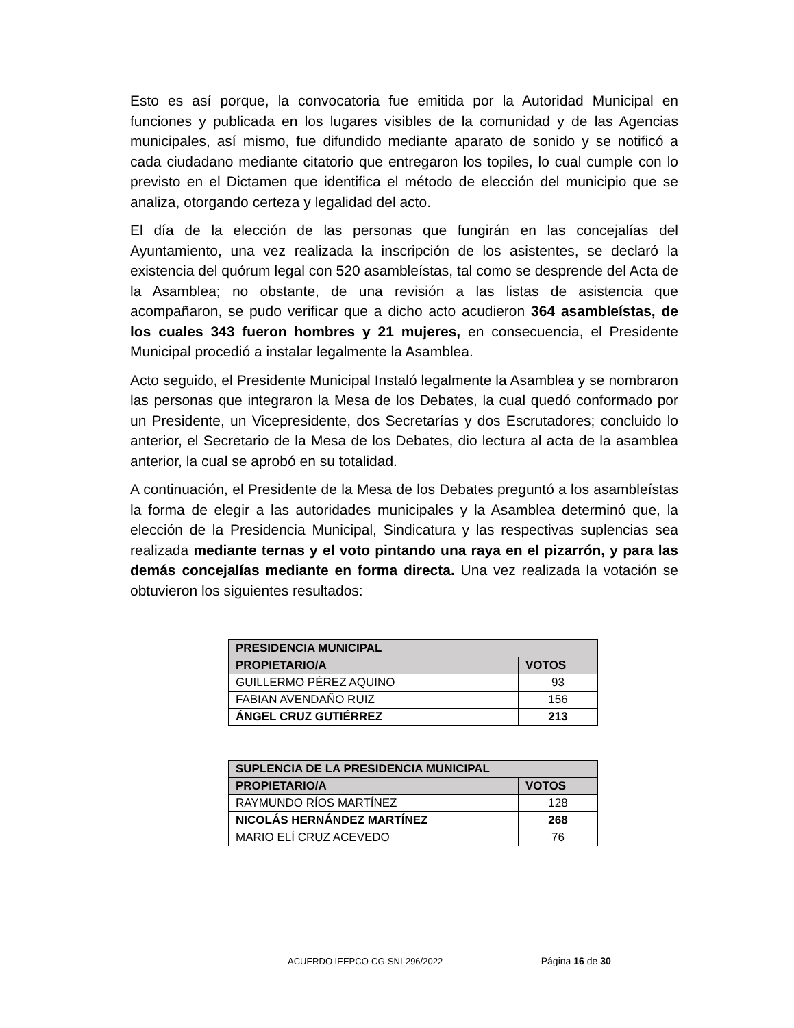Esto es así porque, la convocatoria fue emitida por la Autoridad Municipal en funciones y publicada en los lugares visibles de la comunidad y de las Agencias municipales, así mismo, fue difundido mediante aparato de sonido y se notificó a cada ciudadano mediante citatorio que entregaron los topiles, lo cual cumple con lo previsto en el Dictamen que identifica el método de elección del municipio que se analiza, otorgando certeza y legalidad del acto.
El día de la elección de las personas que fungirán en las concejalías del Ayuntamiento, una vez realizada la inscripción de los asistentes, se declaró la existencia del quórum legal con 520 asambleístas, tal como se desprende del Acta de la Asamblea; no obstante, de una revisión a las listas de asistencia que acompañaron, se pudo verificar que a dicho acto acudieron 364 asambleístas, de los cuales 343 fueron hombres y 21 mujeres, en consecuencia, el Presidente Municipal procedió a instalar legalmente la Asamblea.
Acto seguido, el Presidente Municipal Instaló legalmente la Asamblea y se nombraron las personas que integraron la Mesa de los Debates, la cual quedó conformado por un Presidente, un Vicepresidente, dos Secretarías y dos Escrutadores; concluido lo anterior, el Secretario de la Mesa de los Debates, dio lectura al acta de la asamblea anterior, la cual se aprobó en su totalidad.
A continuación, el Presidente de la Mesa de los Debates preguntó a los asambleístas la forma de elegir a las autoridades municipales y la Asamblea determinó que, la elección de la Presidencia Municipal, Sindicatura y las respectivas suplencias sea realizada mediante ternas y el voto pintando una raya en el pizarrón, y para las demás concejalías mediante en forma directa. Una vez realizada la votación se obtuvieron los siguientes resultados:
| PRESIDENCIA MUNICIPAL | |
| --- | --- |
| PROPIETARIO/A | VOTOS |
| GUILLERMO PÉREZ AQUINO | 93 |
| FABIAN AVENDAÑO RUIZ | 156 |
| ÁNGEL CRUZ GUTIÉRREZ | 213 |
| SUPLENCIA DE LA PRESIDENCIA MUNICIPAL | |
| --- | --- |
| PROPIETARIO/A | VOTOS |
| RAYMUNDO RÍOS MARTÍNEZ | 128 |
| NICOLÁS HERNÁNDEZ MARTÍNEZ | 268 |
| MARIO ELÍ CRUZ ACEVEDO | 76 |
ACUERDO IEEPCO-CG-SNI-296/2022 Página 16 de 30